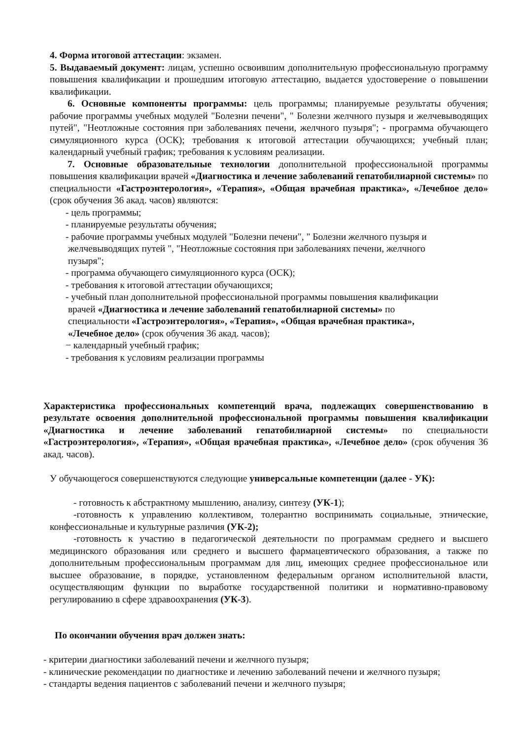4. Форма итоговой аттестации: экзамен.
5. Выдаваемый документ: лицам, успешно освоившим дополнительную профессиональную программу повышения квалификации и прошедшим итоговую аттестацию, выдается удостоверение о повышении квалификации.
6. Основные компоненты программы: цель программы; планируемые результаты обучения; рабочие программы учебных модулей "Болезни печени", " Болезни желчного пузыря и желчевыводящих путей", "Неотложные состояния при заболеваниях печени, желчного пузыря"; - программа обучающего симуляционного курса (ОСК); требования к итоговой аттестации обучающихся; учебный план; календарный учебный график; требования к условиям реализации.
7. Основные образовательные технологии дополнительной профессиональной программы повышения квалификации врачей «Диагностика и лечение заболеваний гепатобилиарной системы» по специальности «Гастроэнтерология», «Терапия», «Общая врачебная практика», «Лечебное дело» (срок обучения 36 акад. часов) являются:
- цель программы;
- планируемые результаты обучения;
- рабочие программы учебных модулей "Болезни печени", " Болезни желчного пузыря и
желчевыводящих путей ", "Неотложные состояния при заболеваниях печени, желчного
пузыря";
- программа обучающего симуляционного курса (ОСК);
- требования к итоговой аттестации обучающихся;
- учебный план дополнительной профессиональной программы повышения квалификации
врачей «Диагностика и лечение заболеваний гепатобилиарной системы» по
специальности «Гастроэнтерология», «Терапия», «Общая врачебная практика»,
«Лечебное дело» (срок обучения 36 акад. часов);
− календарный учебный график;
- требования к условиям реализации программы
Характеристика профессиональных компетенций врача, подлежащих совершенствованию в результате освоения дополнительной профессиональной программы повышения квалификации «Диагностика и лечение заболеваний гепатобилиарной системы» по специальности «Гастроэнтерология», «Терапия», «Общая врачебная практика», «Лечебное дело» (срок обучения 36 акад. часов).
У обучающегося совершенствуются следующие универсальные компетенции (далее - УК):
- готовность к абстрактному мышлению, анализу, синтезу (УК-1);
-готовность к управлению коллективом, толерантно воспринимать социальные, этнические, конфессиональные и культурные различия (УК-2);
-готовность к участию в педагогической деятельности по программам среднего и высшего медицинского образования или среднего и высшего фармацевтического образования, а также по дополнительным профессиональным программам для лиц, имеющих среднее профессиональное или высшее образование, в порядке, установленном федеральным органом исполнительной власти, осуществляющим функции по выработке государственной политики и нормативно-правовому регулированию в сфере здравоохранения (УК-3).
По окончании обучения врач должен знать:
- критерии диагностики заболеваний печени и желчного пузыря;
- клинические рекомендации по диагностике и лечению заболеваний печени и желчного пузыря;
- стандарты ведения пациентов с заболеваний печени и желчного пузыря;